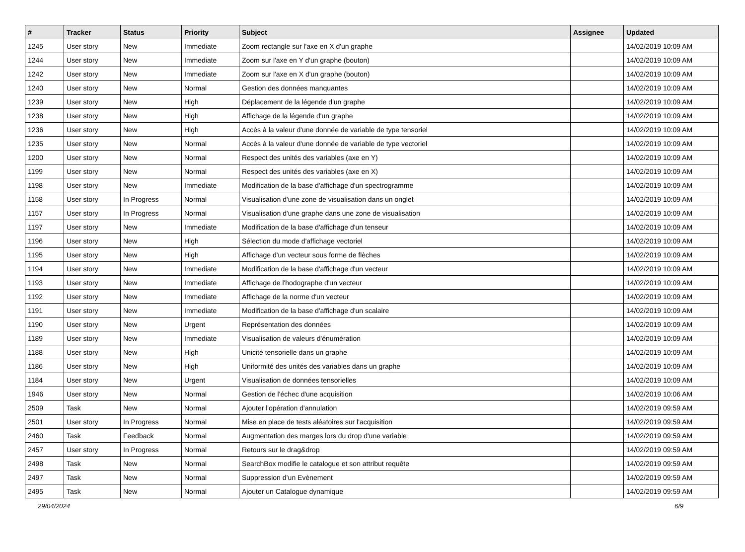| # | Tracker | Status | Priority | Subject | Assignee | Updated |
| --- | --- | --- | --- | --- | --- | --- |
| 1245 | User story | New | Immediate | Zoom rectangle sur l'axe en X d'un graphe | | 14/02/2019 10:09 AM |
| 1244 | User story | New | Immediate | Zoom sur l'axe en Y d'un graphe (bouton) | | 14/02/2019 10:09 AM |
| 1242 | User story | New | Immediate | Zoom sur l'axe en X d'un graphe (bouton) | | 14/02/2019 10:09 AM |
| 1240 | User story | New | Normal | Gestion des données manquantes | | 14/02/2019 10:09 AM |
| 1239 | User story | New | High | Déplacement de la légende d'un graphe | | 14/02/2019 10:09 AM |
| 1238 | User story | New | High | Affichage de la légende d'un graphe | | 14/02/2019 10:09 AM |
| 1236 | User story | New | High | Accès à la valeur d'une donnée de variable de type tensoriel | | 14/02/2019 10:09 AM |
| 1235 | User story | New | Normal | Accès à la valeur d'une donnée de variable de type vectoriel | | 14/02/2019 10:09 AM |
| 1200 | User story | New | Normal | Respect des unités des variables (axe en Y) | | 14/02/2019 10:09 AM |
| 1199 | User story | New | Normal | Respect des unités des variables (axe en X) | | 14/02/2019 10:09 AM |
| 1198 | User story | New | Immediate | Modification de la base d'affichage d'un spectrogramme | | 14/02/2019 10:09 AM |
| 1158 | User story | In Progress | Normal | Visualisation d'une zone de visualisation dans un onglet | | 14/02/2019 10:09 AM |
| 1157 | User story | In Progress | Normal | Visualisation d'une graphe dans une zone de visualisation | | 14/02/2019 10:09 AM |
| 1197 | User story | New | Immediate | Modification de la base d'affichage d'un tenseur | | 14/02/2019 10:09 AM |
| 1196 | User story | New | High | Sélection du mode d'affichage vectoriel | | 14/02/2019 10:09 AM |
| 1195 | User story | New | High | Affichage d'un vecteur sous forme de flèches | | 14/02/2019 10:09 AM |
| 1194 | User story | New | Immediate | Modification de la base d'affichage d'un vecteur | | 14/02/2019 10:09 AM |
| 1193 | User story | New | Immediate | Affichage de l'hodographe d'un vecteur | | 14/02/2019 10:09 AM |
| 1192 | User story | New | Immediate | Affichage de la norme d'un vecteur | | 14/02/2019 10:09 AM |
| 1191 | User story | New | Immediate | Modification de la base d'affichage d'un scalaire | | 14/02/2019 10:09 AM |
| 1190 | User story | New | Urgent | Représentation des données | | 14/02/2019 10:09 AM |
| 1189 | User story | New | Immediate | Visualisation de valeurs d'énumération | | 14/02/2019 10:09 AM |
| 1188 | User story | New | High | Unicité tensorielle dans un graphe | | 14/02/2019 10:09 AM |
| 1186 | User story | New | High | Uniformité des unités des variables dans un graphe | | 14/02/2019 10:09 AM |
| 1184 | User story | New | Urgent | Visualisation de données tensorielles | | 14/02/2019 10:09 AM |
| 1946 | User story | New | Normal | Gestion de l'échec d'une acquisition | | 14/02/2019 10:06 AM |
| 2509 | Task | New | Normal | Ajouter l'opération d'annulation | | 14/02/2019 09:59 AM |
| 2501 | User story | In Progress | Normal | Mise en place de tests aléatoires sur l'acquisition | | 14/02/2019 09:59 AM |
| 2460 | Task | Feedback | Normal | Augmentation des marges lors du drop d'une variable | | 14/02/2019 09:59 AM |
| 2457 | User story | In Progress | Normal | Retours sur le drag&drop | | 14/02/2019 09:59 AM |
| 2498 | Task | New | Normal | SearchBox modifie le catalogue et son attribut requête | | 14/02/2019 09:59 AM |
| 2497 | Task | New | Normal | Suppression d’un Evènement | | 14/02/2019 09:59 AM |
| 2495 | Task | New | Normal | Ajouter un Catalogue dynamique | | 14/02/2019 09:59 AM |
29/04/2024 6/9